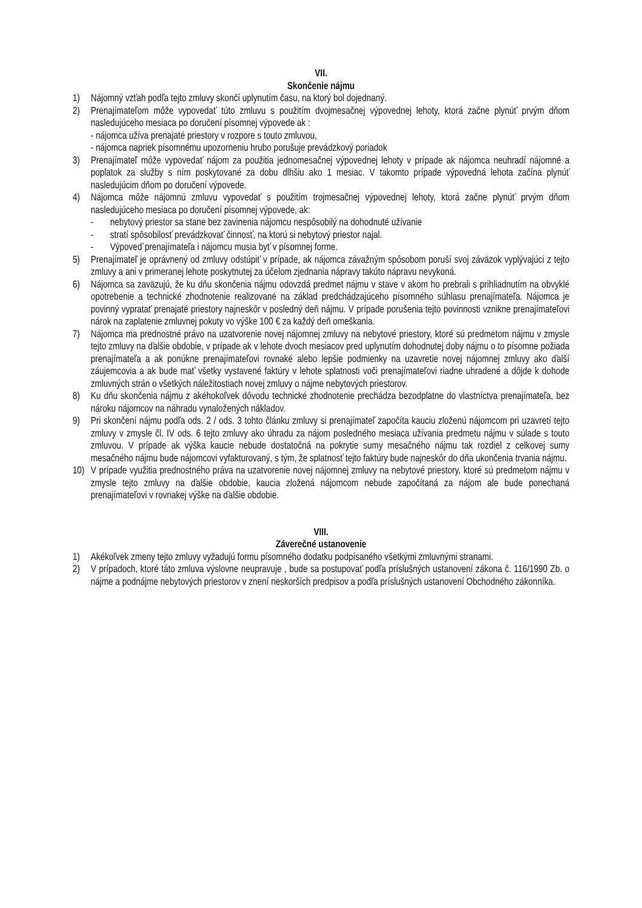VII.
Skončenie nájmu
1) Nájomný vzťah podľa tejto zmluvy skončí uplynutím času, na ktorý bol dojednaný.
2) Prenajímateľom môže vypovedať túto zmluvu s použitím dvojmesačnej výpovednej lehoty, ktorá začne plynúť prvým dňom nasledujúceho mesiaca po doručení písomnej výpovede ak :
- nájomca užíva prenajaté priestory v rozpore s touto zmluvou,
- nájomca napriek písomnému upozorneniu hrubo porušuje prevádzkový poriadok
3) Prenajímateľ môže vypovedať nájom za použitia jednomesačnej výpovednej lehoty v prípade ak nájomca neuhradí nájomné a poplatok za služby s ním poskytované za dobu dlhšiu ako 1 mesiac. V takomto prípade výpovedná lehota začína plynúť nasledujúcim dňom po doručení výpovede.
4) Nájomca môže nájomnú zmluvu vypovedať s použitím trojmesačnej výpovednej lehoty, ktorá začne plynúť prvým dňom nasledujúceho mesiaca po doručení písomnej výpovede, ak:
- nebytový priestor sa stane bez zavinenia nájomcu nespôsobilý na dohodnuté užívanie
- stratí spôsobilosť prevádzkovať činnosť, na ktorú si nebytový priestor najal.
- Výpoveď prenajímateľa i nájomcu musia byť v písomnej forme.
5) Prenajímateľ je oprávnený od zmluvy odstúpiť v prípade, ak nájomca závažným spôsobom poruší svoj záväzok vyplývajúci z tejto zmluvy a ani v primeranej lehote poskytnutej za účelom zjednania nápravy takúto nápravu nevykoná.
6) Nájomca sa zaväzujú, že ku dňu skončenia nájmu odovzdá predmet nájmu v stave v akom ho prebrali s prihliadnutím na obvyklé opotrebenie a technické zhodnotenie realizované na základ predchádzajúceho písomného súhlasu prenajímateľa. Nájomca je povinný vypratať prenajaté priestory najneskôr v posledný deň nájmu. V prípade porušenia tejto povinnosti vznikne prenajímateľovi nárok na zaplatenie zmluvnej pokuty vo výške 100 € za každý deň omeškania.
7) Nájomca ma prednostné právo na uzatvorenie novej nájomnej zmluvy na nebytové priestory, ktoré sú predmetom nájmu v zmysle tejto zmluvy na ďalšie obdobie, v prípade ak v lehote dvoch mesiacov pred uplynutím dohodnutej doby nájmu o to písomne požiada prenajímateľa a ak ponúkne prenajímateľovi rovnaké alebo lepšie podmienky na uzavretie novej nájomnej zmluvy ako ďalší záujemcovia a ak bude mať všetky vystavené faktúry v lehote splatnosti voči prenajímateľovi riadne uhradené a dôjde k dohode zmluvných strán o všetkých náležitostiach novej zmluvy o nájme nebytových priestorov.
8) Ku dňu skončenia nájmu z akéhokoľvek dôvodu technické zhodnotenie prechádza bezodplatne do vlastníctva prenajímateľa, bez nároku nájomcov na náhradu vynaložených nákladov.
9) Pri skončení nájmu podľa ods. 2 / ods. 3 tohto článku zmluvy si prenajímateľ započíta kauciu zloženú nájomcom pri uzavretí tejto zmluvy v zmysle čl. IV ods. 6 tejto zmluvy ako úhradu za nájom posledného mesiaca užívania predmetu nájmu v súlade s touto zmluvou. V prípade ak výška kaucie nebude dostatočná na pokrytie sumy mesačného nájmu tak rozdiel z celkovej sumy mesačného nájmu bude nájomcovi vyfakturovaný, s tým, že splatnosť tejto faktúry bude najneskôr do dňa ukončenia trvania nájmu.
10) V prípade využitia prednostného práva na uzatvorenie novej nájomnej zmluvy na nebytové priestory, ktoré sú predmetom nájmu v zmysle tejto zmluvy na ďalšie obdobie, kaucia zložená nájomcom nebude započítaná za nájom ale bude ponechaná prenajímateľovi v rovnakej výške na ďalšie obdobie.
VIII.
Záverečné ustanovenie
1) Akékoľvek zmeny tejto zmluvy vyžadujú formu písomného dodatku podpísaného všetkými zmluvnými stranami.
2) V prípadoch, ktoré táto zmluva výslovne neupravuje , bude sa postupovať podľa príslušných ustanovení zákona č. 116/1990 Zb. o nájme a podnájme nebytových priestorov v znení neskorších predpisov a podľa príslušných ustanovení Obchodného zákonníka.